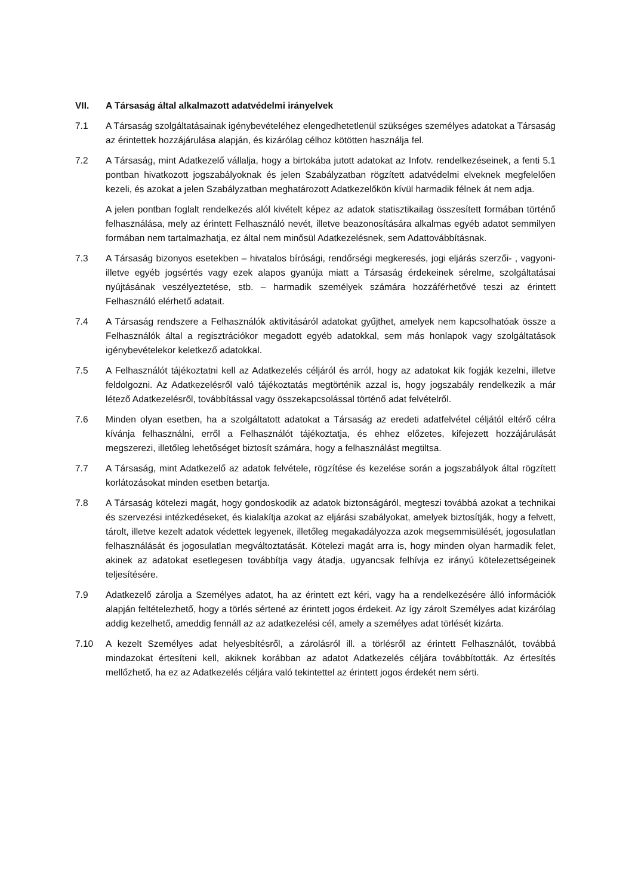VII. A Társaság által alkalmazott adatvédelmi irányelvek
7.1 A Társaság szolgáltatásainak igénybevételéhez elengedhetetlenül szükséges személyes adatokat a Társaság az érintettek hozzájárulása alapján, és kizárólag célhoz kötötten használja fel.
7.2 A Társaság, mint Adatkezelő vállalja, hogy a birtokába jutott adatokat az Infotv. rendelkezéseinek, a fenti 5.1 pontban hivatkozott jogszabályoknak és jelen Szabályzatban rögzített adatvédelmi elveknek megfelelően kezeli, és azokat a jelen Szabályzatban meghatározott Adatkezelőkön kívül harmadik félnek át nem adja.
A jelen pontban foglalt rendelkezés alól kivételt képez az adatok statisztikailag összesített formában történő felhasználása, mely az érintett Felhasználó nevét, illetve beazonosítására alkalmas egyéb adatot semmilyen formában nem tartalmazhatja, ez által nem minősül Adatkezelésnek, sem Adattovábbításnak.
7.3 A Társaság bizonyos esetekben – hivatalos bírósági, rendőrségi megkeresés, jogi eljárás szerzői- , vagyoni- illetve egyéb jogsértés vagy ezek alapos gyanúja miatt a Társaság érdekeinek sérelme, szolgáltatásai nyújtásának veszélyeztetése, stb. – harmadik személyek számára hozzáférhetővé teszi az érintett Felhasználó elérhető adatait.
7.4 A Társaság rendszere a Felhasználók aktivitásáról adatokat gyűjthet, amelyek nem kapcsolhatóak össze a Felhasználók által a regisztrációkor megadott egyéb adatokkal, sem más honlapok vagy szolgáltatások igénybevételekor keletkező adatokkal.
7.5 A Felhasználót tájékoztatni kell az Adatkezelés céljáról és arról, hogy az adatokat kik fogják kezelni, illetve feldolgozni. Az Adatkezelésről való tájékoztatás megtörténik azzal is, hogy jogszabály rendelkezik a már létező Adatkezelésről, továbbítással vagy összekapcsolással történő adat felvételről.
7.6 Minden olyan esetben, ha a szolgáltatott adatokat a Társaság az eredeti adatfelvétel céljától eltérő célra kívánja felhasználni, erről a Felhasználót tájékoztatja, és ehhez előzetes, kifejezett hozzájárulását megszerezi, illetőleg lehetőséget biztosít számára, hogy a felhasználást megtiltsa.
7.7 A Társaság, mint Adatkezelő az adatok felvétele, rögzítése és kezelése során a jogszabályok által rögzített korlátozásokat minden esetben betartja.
7.8 A Társaság kötelezi magát, hogy gondoskodik az adatok biztonságáról, megteszi továbbá azokat a technikai és szervezési intézkedéseket, és kialakítja azokat az eljárási szabályokat, amelyek biztosítják, hogy a felvett, tárolt, illetve kezelt adatok védettek legyenek, illetőleg megakadályozza azok megsemmisülését, jogosulatlan felhasználását és jogosulatlan megváltoztatását. Kötelezi magát arra is, hogy minden olyan harmadik felet, akinek az adatokat esetlegesen továbbítja vagy átadja, ugyancsak felhívja ez irányú kötelezettségeinek teljesítésére.
7.9 Adatkezelő zárolja a Személyes adatot, ha az érintett ezt kéri, vagy ha a rendelkezésére álló információk alapján feltételezhető, hogy a törlés sértené az érintett jogos érdekeit. Az így zárolt Személyes adat kizárólag addig kezelhető, ameddig fennáll az az adatkezelési cél, amely a személyes adat törlését kizárta.
7.10 A kezelt Személyes adat helyesbítésről, a zárolásról ill. a törlésről az érintett Felhasználót, továbbá mindazokat értesíteni kell, akiknek korábban az adatot Adatkezelés céljára továbbították. Az értesítés mellőzhető, ha ez az Adatkezelés céljára való tekintettel az érintett jogos érdekét nem sérti.